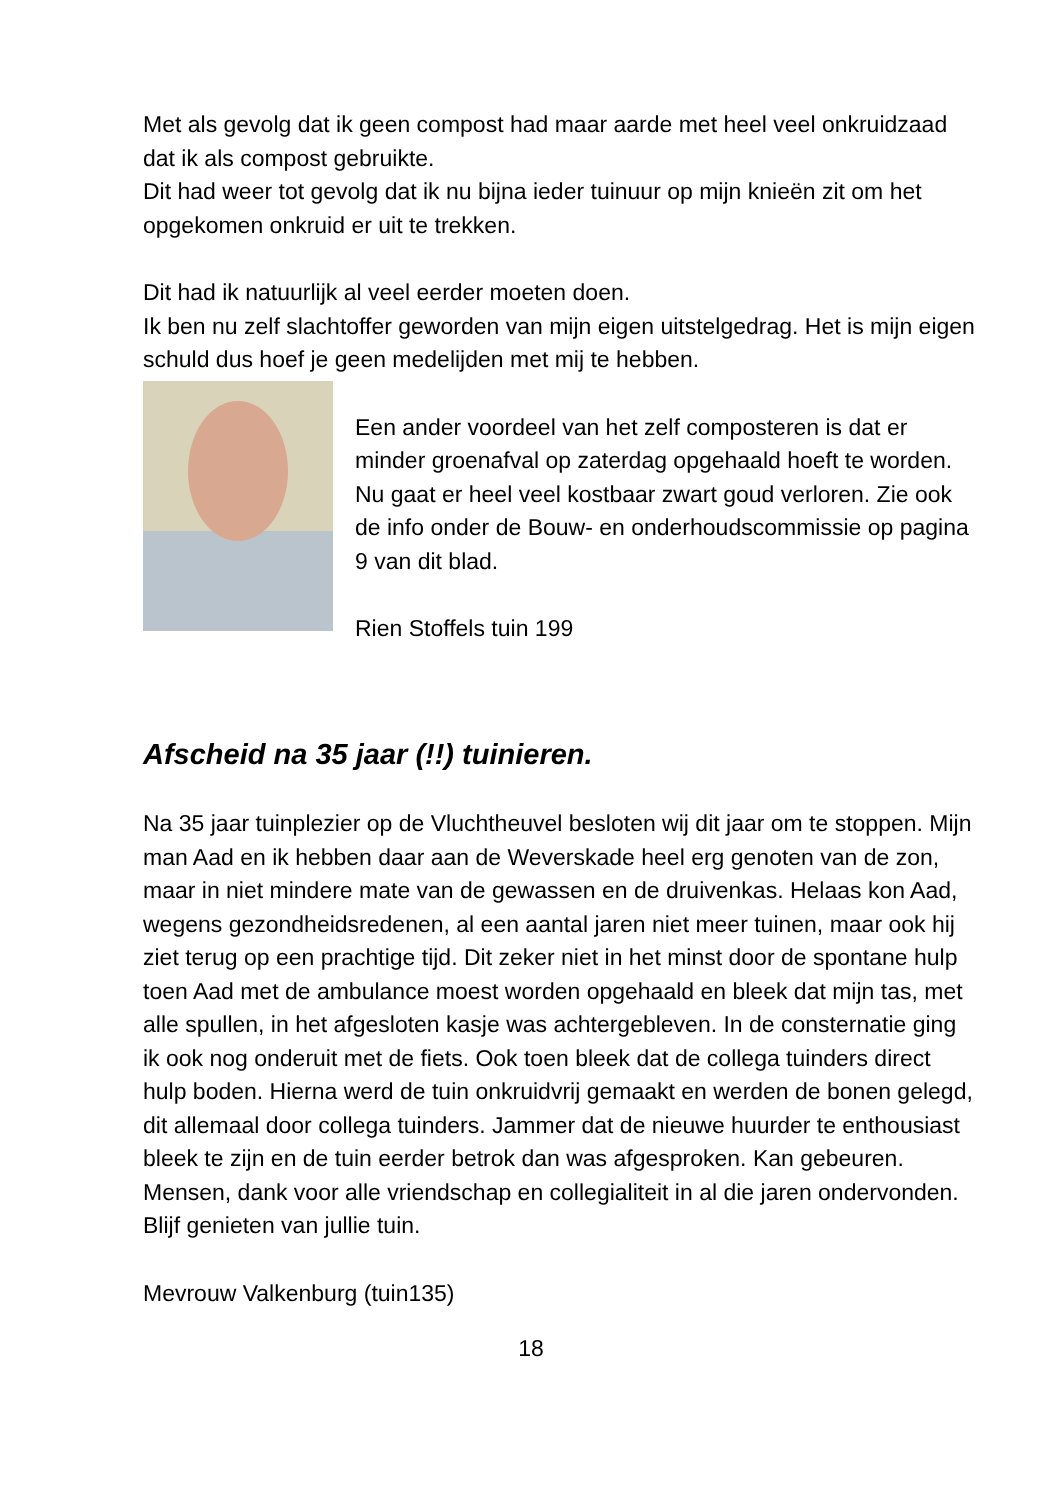Met als gevolg dat ik geen compost had maar aarde met heel veel onkruidzaad dat ik als compost gebruikte.
Dit had weer tot gevolg dat ik nu bijna ieder tuinuur op mijn knieën zit om het opgekomen onkruid er uit te trekken.
Dit had ik natuurlijk al veel eerder moeten doen.
Ik ben nu zelf slachtoffer geworden van mijn eigen uitstelgedrag. Het is mijn eigen schuld dus hoef je geen medelijden met mij te hebben.
Een ander voordeel van het zelf composteren is dat er minder groenafval op zaterdag opgehaald hoeft te worden. Nu gaat er heel veel kostbaar zwart goud verloren. Zie ook de info onder de Bouw- en onderhoudscommissie op pagina 9 van dit blad.
Rien Stoffels tuin 199
Afscheid na 35 jaar (!!) tuinieren.
Na 35 jaar tuinplezier op de Vluchtheuvel besloten wij dit jaar om te stoppen. Mijn man Aad en ik hebben daar aan de Weverskade heel erg genoten van de zon, maar in niet mindere mate van de gewassen en de druivenkas. Helaas kon Aad, wegens gezondheidsredenen, al een aantal jaren niet meer tuinen, maar ook hij ziet terug op een prachtige tijd. Dit zeker niet in het minst door de spontane hulp toen Aad met de ambulance moest worden opgehaald en bleek dat mijn tas, met alle spullen, in het afgesloten kasje was achtergebleven. In de consternatie ging ik ook nog onderuit met de fiets. Ook toen bleek dat de collega tuinders direct hulp boden. Hierna werd de tuin onkruidvrij gemaakt en werden de bonen gelegd, dit allemaal door collega tuinders. Jammer dat de nieuwe huurder te enthousiast bleek te zijn en de tuin eerder betrok dan was afgesproken. Kan gebeuren. Mensen, dank voor alle vriendschap en collegialiteit in al die jaren ondervonden. Blijf genieten van jullie tuin.
Mevrouw Valkenburg (tuin135)
18